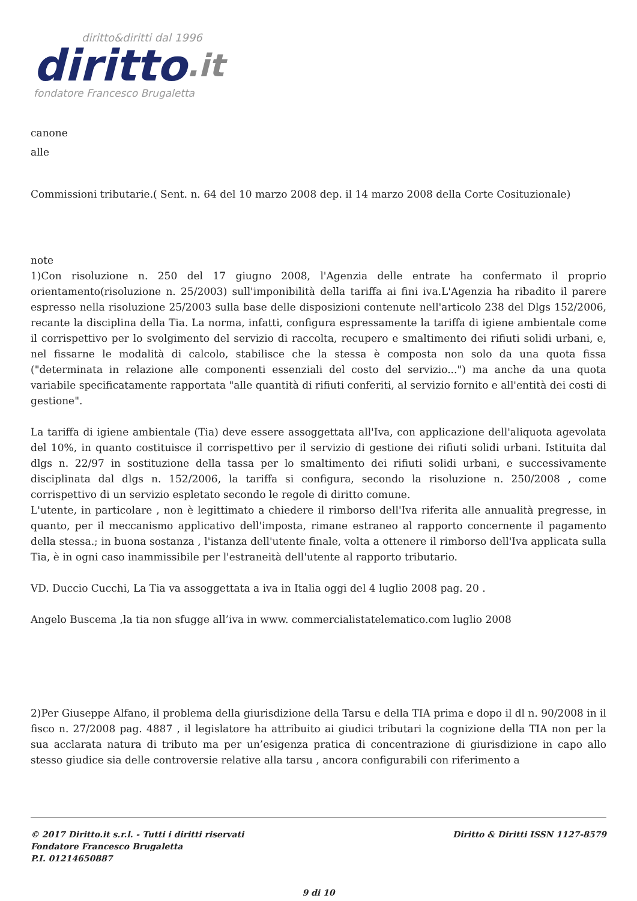diritto&diritti dal 1996
diritto.it
fondatore Francesco Brugaletta
canone
alle
Commissioni tributarie.( Sent. n. 64 del 10 marzo 2008 dep. il 14 marzo 2008 della Corte Cosituzionale)
note
1)Con risoluzione n. 250 del 17 giugno 2008, l'Agenzia delle entrate ha confermato il proprio orientamento(risoluzione n. 25/2003) sull'imponibilità della tariffa ai fini iva.L'Agenzia ha ribadito il parere espresso nella risoluzione 25/2003 sulla base delle disposizioni contenute nell'articolo 238 del Dlgs 152/2006, recante la disciplina della Tia. La norma, infatti, configura espressamente la tariffa di igiene ambientale come il corrispettivo per lo svolgimento del servizio di raccolta, recupero e smaltimento dei rifiuti solidi urbani, e, nel fissarne le modalità di calcolo, stabilisce che la stessa è composta non solo da una quota fissa ("determinata in relazione alle componenti essenziali del costo del servizio...") ma anche da una quota variabile specificatamente rapportata "alle quantità di rifiuti conferiti, al servizio fornito e all'entità dei costi di gestione".
La tariffa di igiene ambientale (Tia) deve essere assoggettata all'Iva, con applicazione dell'aliquota agevolata del 10%, in quanto costituisce il corrispettivo per il servizio di gestione dei rifiuti solidi urbani. Istituita dal dlgs n. 22/97 in sostituzione della tassa per lo smaltimento dei rifiuti solidi urbani, e successivamente disciplinata dal dlgs n. 152/2006, la tariffa si configura, secondo la risoluzione n. 250/2008 , come corrispettivo di un servizio espletato secondo le regole di diritto comune.
L'utente, in particolare , non è legittimato a chiedere il rimborso dell'Iva riferita alle annualità pregresse, in quanto, per il meccanismo applicativo dell'imposta, rimane estraneo al rapporto concernente il pagamento della stessa.; in buona sostanza , l'istanza dell'utente finale, volta a ottenere il rimborso dell'Iva applicata sulla Tia, è in ogni caso inammissibile per l'estraneità dell'utente al rapporto tributario.
VD. Duccio Cucchi, La Tia va assoggettata a iva in Italia oggi del 4 luglio 2008 pag. 20 .
Angelo Buscema ,la tia non sfugge all’iva in www. commercialistatelematico.com luglio 2008
2)Per Giuseppe Alfano, il problema della giurisdizione della Tarsu e della TIA prima e dopo il dl n. 90/2008 in il fisco n. 27/2008 pag. 4887 , il legislatore ha attribuito ai giudici tributari la cognizione della TIA non per la sua acclarata natura di tributo ma per un’esigenza pratica di concentrazione di giurisdizione in capo allo stesso giudice sia delle controversie relative alla tarsu , ancora configurabili con riferimento a
© 2017 Diritto.it s.r.l. - Tutti i diritti riservati
Fondatore Francesco Brugaletta
P.I. 01214650887
Diritto & Diritti ISSN 1127-8579
9 di 10